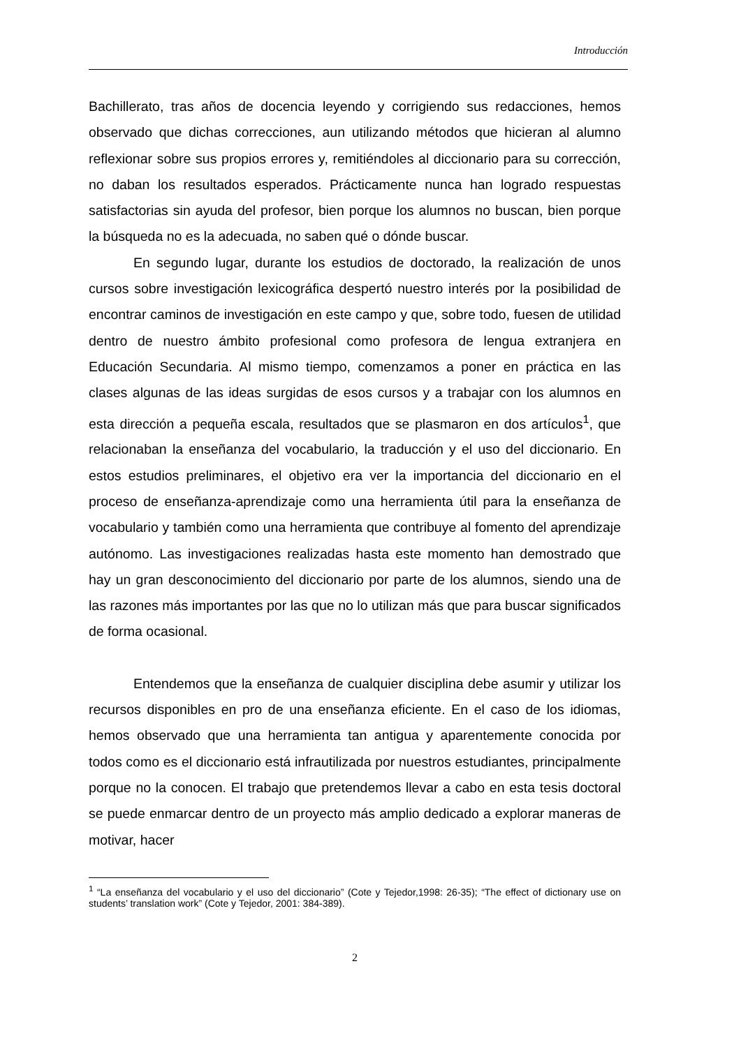Introducción
Bachillerato, tras años de docencia leyendo y corrigiendo sus redacciones, hemos observado que dichas correcciones, aun utilizando métodos que hicieran al alumno reflexionar sobre sus propios errores y, remitiéndoles al diccionario para su corrección, no daban los resultados esperados. Prácticamente nunca han logrado respuestas satisfactorias sin ayuda del profesor, bien porque los alumnos no buscan, bien porque la búsqueda no es la adecuada, no saben qué o dónde buscar.
En segundo lugar, durante los estudios de doctorado, la realización de unos cursos sobre investigación lexicográfica despertó nuestro interés por la posibilidad de encontrar caminos de investigación en este campo y que, sobre todo, fuesen de utilidad dentro de nuestro ámbito profesional como profesora de lengua extranjera en Educación Secundaria. Al mismo tiempo, comenzamos a poner en práctica en las clases algunas de las ideas surgidas de esos cursos y a trabajar con los alumnos en esta dirección a pequeña escala, resultados que se plasmaron en dos artículos<sup>1</sup>, que relacionaban la enseñanza del vocabulario, la traducción y el uso del diccionario. En estos estudios preliminares, el objetivo era ver la importancia del diccionario en el proceso de enseñanza-aprendizaje como una herramienta útil para la enseñanza de vocabulario y también como una herramienta que contribuye al fomento del aprendizaje autónomo. Las investigaciones realizadas hasta este momento han demostrado que hay un gran desconocimiento del diccionario por parte de los alumnos, siendo una de las razones más importantes por las que no lo utilizan más que para buscar significados de forma ocasional.
Entendemos que la enseñanza de cualquier disciplina debe asumir y utilizar los recursos disponibles en pro de una enseñanza eficiente. En el caso de los idiomas, hemos observado que una herramienta tan antigua y aparentemente conocida por todos como es el diccionario está infrautilizada por nuestros estudiantes, principalmente porque no la conocen. El trabajo que pretendemos llevar a cabo en esta tesis doctoral se puede enmarcar dentro de un proyecto más amplio dedicado a explorar maneras de motivar, hacer
<sup>1</sup> “La enseñanza del vocabulario y el uso del diccionario” (Cote y Tejedor,1998: 26-35); “The effect of dictionary use on students’ translation work” (Cote y Tejedor, 2001: 384-389).
2